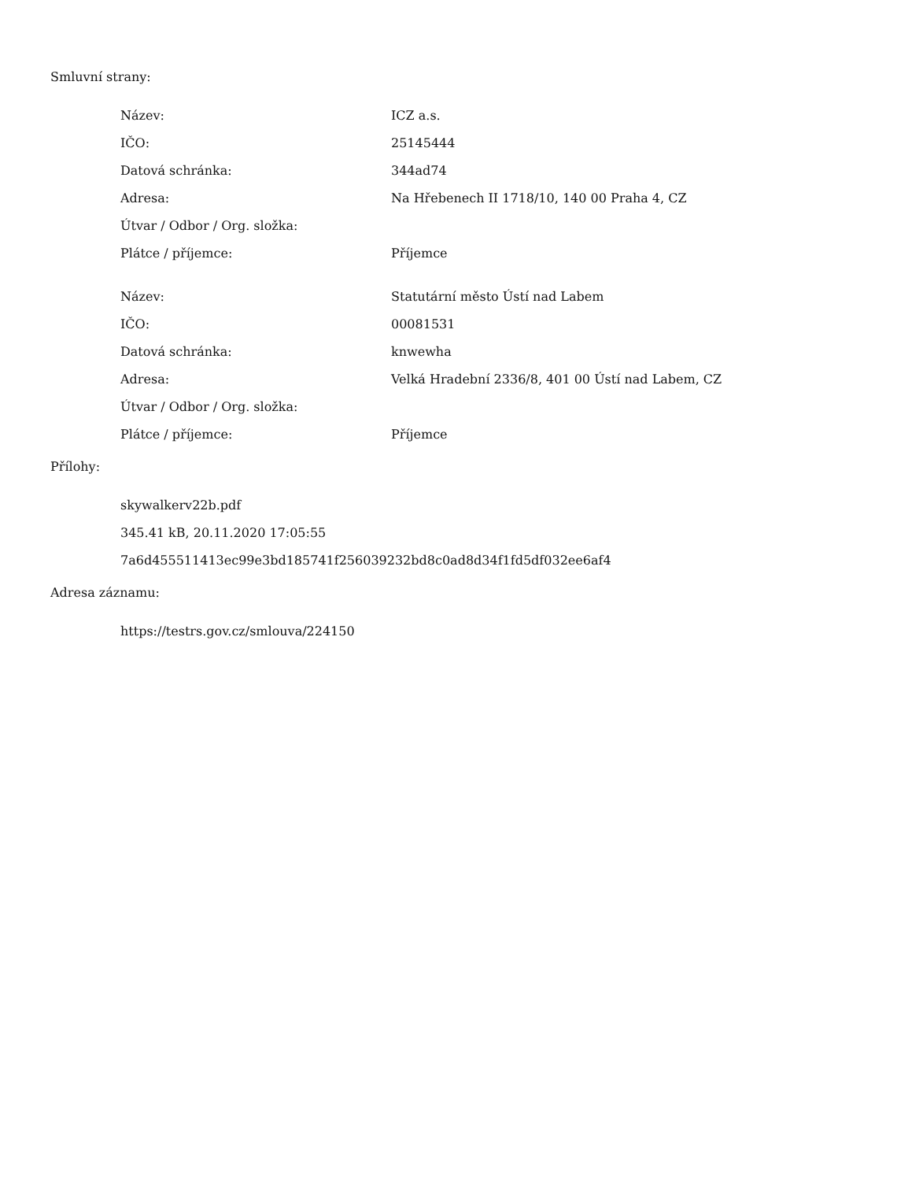Smluvní strany:
| Název: | ICZ a.s. |
| IČO: | 25145444 |
| Datová schránka: | 344ad74 |
| Adresa: | Na Hřebenech II 1718/10, 140 00 Praha 4, CZ |
| Útvar / Odbor / Org. složka: | |
| Plátce / příjemce: | Příjemce |
| Název: | Statutární město Ústí nad Labem |
| IČO: | 00081531 |
| Datová schránka: | knwewha |
| Adresa: | Velká Hradební 2336/8, 401 00 Ústí nad Labem, CZ |
| Útvar / Odbor / Org. složka: | |
| Plátce / příjemce: | Příjemce |
Přílohy:
skywalkerv22b.pdf
345.41 kB, 20.11.2020 17:05:55
7a6d455511413ec99e3bd185741f256039232bd8c0ad8d34f1fd5df032ee6af4
Adresa záznamu:
https://testrs.gov.cz/smlouva/224150